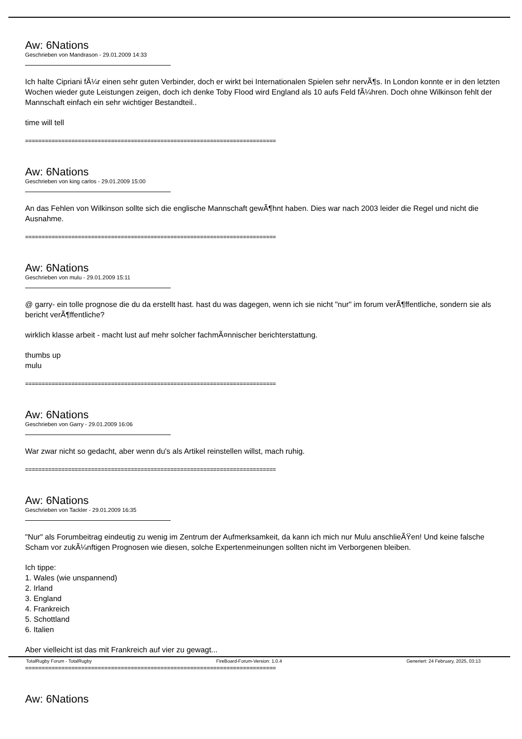Aw: 6Nations
Geschrieben von Mandrason - 29.01.2009 14:33
Ich halte Cipriani fÃ¼r einen sehr guten Verbinder, doch er wirkt bei Internationalen Spielen sehr nervÃ¶s. In London konnte er in den letzten Wochen wieder gute Leistungen zeigen, doch ich denke Toby Flood wird England als 10 aufs Feld fÃ¼hren. Doch ohne Wilkinson fehlt der Mannschaft einfach ein sehr wichtiger Bestandteil..
time will tell
============================================================================
Aw: 6Nations
Geschrieben von king carlos - 29.01.2009 15:00
An das Fehlen von Wilkinson sollte sich die englische Mannschaft gewÃ¶hnt haben. Dies war nach 2003 leider die Regel und nicht die Ausnahme.
============================================================================
Aw: 6Nations
Geschrieben von mulu - 29.01.2009 15:11
@ garry- ein tolle prognose die du da erstellt hast. hast du was dagegen, wenn ich sie nicht "nur" im forum verÃ¶ffentliche, sondern sie als bericht verÃ¶ffentliche?
wirklich klasse arbeit - macht lust auf mehr solcher fachmÃ¤nnischer berichterstattung.
thumbs up
mulu
============================================================================
Aw: 6Nations
Geschrieben von Garry - 29.01.2009 16:06
War zwar nicht so gedacht, aber wenn du's als Artikel reinstellen willst, mach ruhig.
============================================================================
Aw: 6Nations
Geschrieben von Tackler - 29.01.2009 16:35
"Nur" als Forumbeitrag eindeutig zu wenig im Zentrum der Aufmerksamkeit, da kann ich mich nur Mulu anschlieÃŸen! Und keine falsche Scham vor zukÃ¼nftigen Prognosen wie diesen, solche Expertenmeinungen sollten nicht im Verborgenen bleiben.
Ich tippe:
1. Wales (wie unspannend)
2. Irland
3. England
4. Frankreich
5. Schottland
6. Italien
Aber vielleicht ist das mit Frankreich auf vier zu gewagt...
============================================================================
Aw: 6Nations
TotalRugby Forum - TotalRugby FireBoard-Forum-Version: 1.0.4 Generiert: 24 February, 2025, 03:13